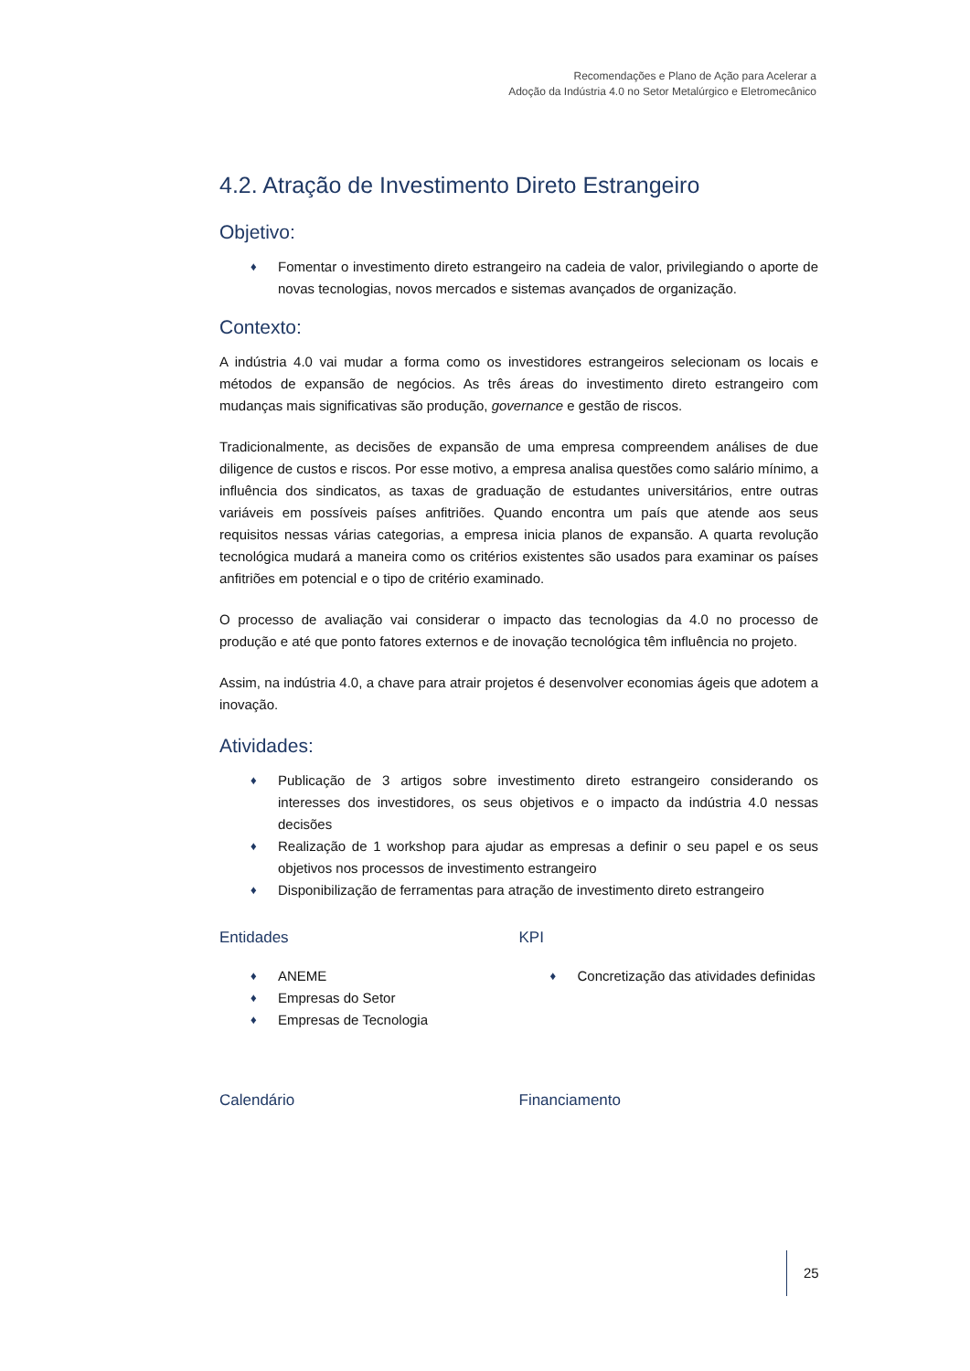Recomendações e Plano de Ação para Acelerar a
Adoção da Indústria 4.0 no Setor Metalúrgico e Eletromecânico
4.2. Atração de Investimento Direto Estrangeiro
Objetivo:
♦ Fomentar o investimento direto estrangeiro na cadeia de valor, privilegiando o aporte de novas tecnologias, novos mercados e sistemas avançados de organização.
Contexto:
A indústria 4.0 vai mudar a forma como os investidores estrangeiros selecionam os locais e métodos de expansão de negócios. As três áreas do investimento direto estrangeiro com mudanças mais significativas são produção, governance e gestão de riscos.
Tradicionalmente, as decisões de expansão de uma empresa compreendem análises de due diligence de custos e riscos. Por esse motivo, a empresa analisa questões como salário mínimo, a influência dos sindicatos, as taxas de graduação de estudantes universitários, entre outras variáveis em possíveis países anfitriões. Quando encontra um país que atende aos seus requisitos nessas várias categorias, a empresa inicia planos de expansão. A quarta revolução tecnológica mudará a maneira como os critérios existentes são usados para examinar os países anfitriões em potencial e o tipo de critério examinado.
O processo de avaliação vai considerar o impacto das tecnologias da 4.0 no processo de produção e até que ponto fatores externos e de inovação tecnológica têm influência no projeto.
Assim, na indústria 4.0, a chave para atrair projetos é desenvolver economias ágeis que adotem a inovação.
Atividades:
♦ Publicação de 3 artigos sobre investimento direto estrangeiro considerando os interesses dos investidores, os seus objetivos e o impacto da indústria 4.0 nessas decisões
♦ Realização de 1 workshop para ajudar as empresas a definir o seu papel e os seus objetivos nos processos de investimento estrangeiro
♦ Disponibilização de ferramentas para atração de investimento direto estrangeiro
Entidades
♦ ANEME
♦ Empresas do Setor
♦ Empresas de Tecnologia
KPI
♦ Concretização das atividades definidas
Calendário Financiamento
25